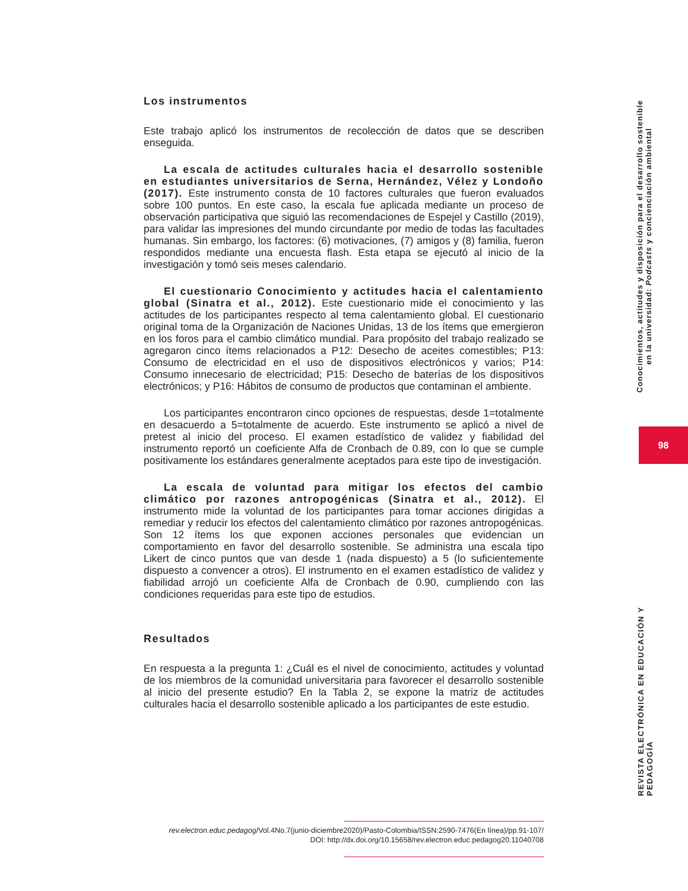Los instrumentos
Este trabajo aplicó los instrumentos de recolección de datos que se describen enseguida.
La escala de actitudes culturales hacia el desarrollo sostenible en estudiantes universitarios de Serna, Hernández, Vélez y Londoño (2017). Este instrumento consta de 10 factores culturales que fueron evaluados sobre 100 puntos. En este caso, la escala fue aplicada mediante un proceso de observación participativa que siguió las recomendaciones de Espejel y Castillo (2019), para validar las impresiones del mundo circundante por medio de todas las facultades humanas. Sin embargo, los factores: (6) motivaciones, (7) amigos y (8) familia, fueron respondidos mediante una encuesta flash. Esta etapa se ejecutó al inicio de la investigación y tomó seis meses calendario.
El cuestionario Conocimiento y actitudes hacia el calentamiento global (Sinatra et al., 2012). Este cuestionario mide el conocimiento y las actitudes de los participantes respecto al tema calentamiento global. El cuestionario original toma de la Organización de Naciones Unidas, 13 de los ítems que emergieron en los foros para el cambio climático mundial. Para propósito del trabajo realizado se agregaron cinco ítems relacionados a P12: Desecho de aceites comestibles; P13: Consumo de electricidad en el uso de dispositivos electrónicos y varios; P14: Consumo innecesario de electricidad; P15: Desecho de baterías de los dispositivos electrónicos; y P16: Hábitos de consumo de productos que contaminan el ambiente.
Los participantes encontraron cinco opciones de respuestas, desde 1=totalmente en desacuerdo a 5=totalmente de acuerdo. Este instrumento se aplicó a nivel de pretest al inicio del proceso. El examen estadístico de validez y fiabilidad del instrumento reportó un coeficiente Alfa de Cronbach de 0.89, con lo que se cumple positivamente los estándares generalmente aceptados para este tipo de investigación.
La escala de voluntad para mitigar los efectos del cambio climático por razones antropogénicas (Sinatra et al., 2012). El instrumento mide la voluntad de los participantes para tomar acciones dirigidas a remediar y reducir los efectos del calentamiento climático por razones antropogénicas. Son 12 ítems los que exponen acciones personales que evidencian un comportamiento en favor del desarrollo sostenible. Se administra una escala tipo Likert de cinco puntos que van desde 1 (nada dispuesto) a 5 (lo suficientemente dispuesto a convencer a otros). El instrumento en el examen estadístico de validez y fiabilidad arrojó un coeficiente Alfa de Cronbach de 0.90, cumpliendo con las condiciones requeridas para este tipo de estudios.
Resultados
En respuesta a la pregunta 1: ¿Cuál es el nivel de conocimiento, actitudes y voluntad de los miembros de la comunidad universitaria para favorecer el desarrollo sostenible al inicio del presente estudio? En la Tabla 2, se expone la matriz de actitudes culturales hacia el desarrollo sostenible aplicado a los participantes de este estudio.
Conocimientos, actitudes y disposición para el desarrollo sostenible
en la universidad: Podcasts y concienciación ambiental
98
REVISTA ELECTRÓNICA EN EDUCACIÓN Y PEDAGOGÍA
rev.electron.educ.pedagog/Vol.4No.7(junio-diciembre2020)/Pasto-Colombia/ISSN:2590-7476(En línea)/pp.91-107/
DOI: http://dx.doi.org/10.15658/rev.electron.educ.pedagog20.11040708